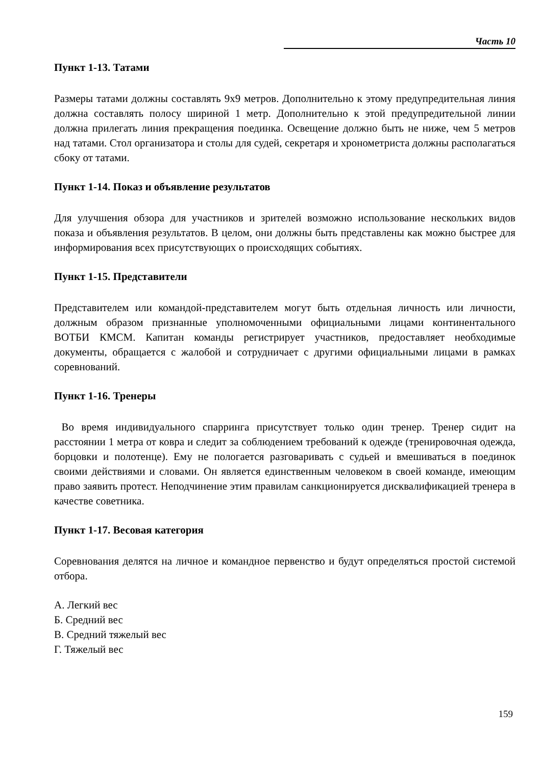Часть 10
Пункт 1-13. Татами
Размеры татами должны составлять 9х9 метров. Дополнительно к этому предупредительная линия должна составлять полосу шириной 1 метр. Дополнительно к этой предупредительной линии должна прилегать линия прекращения поединка. Освещение должно быть не ниже, чем 5 метров над татами. Стол организатора и столы для судей, секретаря и хронометриста должны располагаться сбоку от татами.
Пункт 1-14. Показ и объявление результатов
Для улучшения обзора для участников и зрителей возможно использование нескольких видов показа и объявления результатов. В целом, они должны быть представлены как можно быстрее для информирования всех присутствующих о происходящих событиях.
Пункт 1-15. Представители
Представителем или командой-представителем могут быть отдельная личность или личности, должным образом признанные уполномоченными официальными лицами континентального ВОТБИ КМСМ. Капитан команды регистрирует участников, предоставляет необходимые документы, обращается с жалобой и сотрудничает с другими официальными лицами в рамках соревнований.
Пункт 1-16. Тренеры
Во время индивидуального спарринга присутствует только один тренер. Тренер сидит на расстоянии 1 метра от ковра и следит за соблюдением требований к одежде (тренировочная одежда, борцовки и полотенце). Ему не пологается разговаривать с судьей и вмешиваться в поединок своими действиями и словами. Он является единственным человеком в своей команде, имеющим право заявить протест. Неподчинение этим правилам санкционируется дисквалификацией тренера в качестве советника.
Пункт 1-17. Весовая категория
Соревнования делятся на личное и командное первенство и будут определяться простой системой отбора.
А. Легкий вес
Б. Средний вес
В. Средний тяжелый вес
Г. Тяжелый вес
159